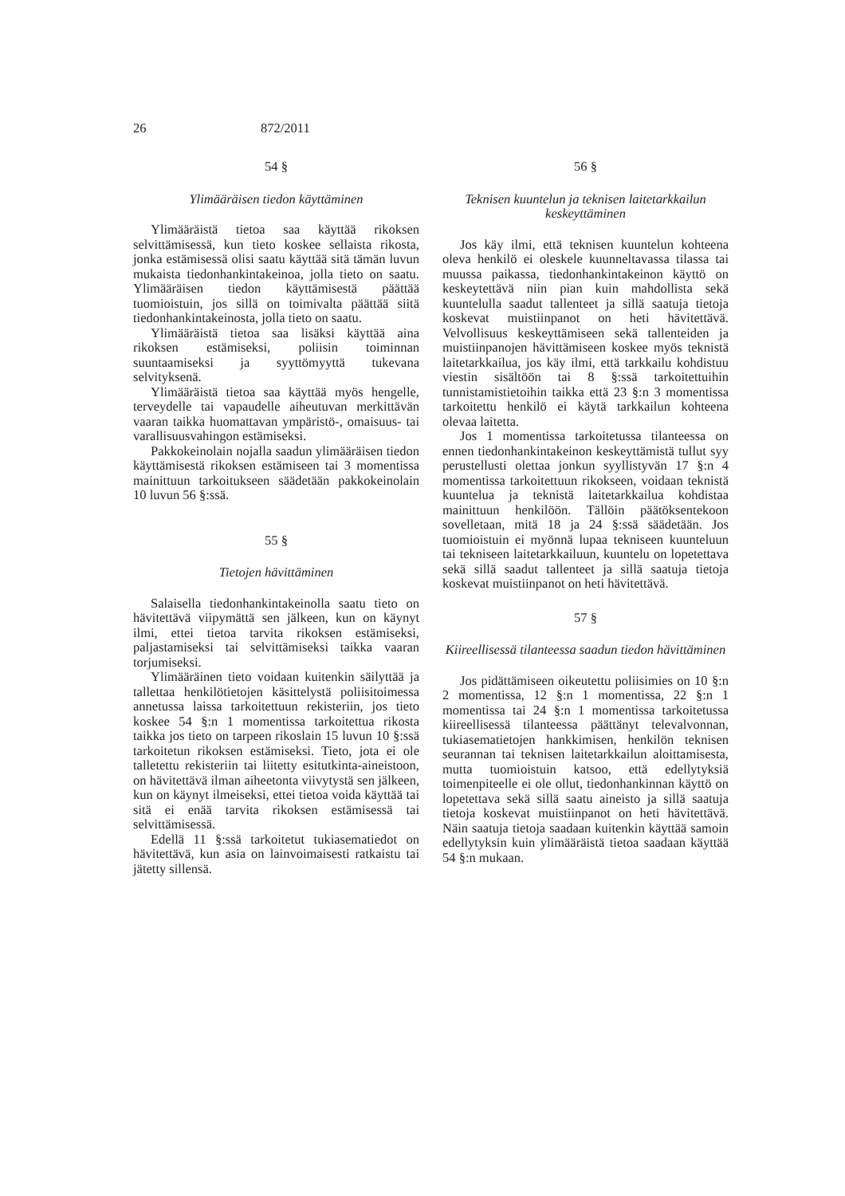26 872/2011
54 §
Ylimääräisen tiedon käyttäminen
Ylimääräistä tietoa saa käyttää rikoksen selvittämisessä, kun tieto koskee sellaista rikosta, jonka estämisessä olisi saatu käyttää sitä tämän luvun mukaista tiedonhankintakeinoa, jolla tieto on saatu. Ylimääräisen tiedon käyttämisestä päättää tuomioistuin, jos sillä on toimivalta päättää siitä tiedonhankintakeinosta, jolla tieto on saatu.
Ylimääräistä tietoa saa lisäksi käyttää aina rikoksen estämiseksi, poliisin toiminnan suuntaamiseksi ja syyttömyyttä tukevana selvityksenä.
Ylimääräistä tietoa saa käyttää myös hengelle, terveydelle tai vapaudelle aiheutuvan merkittävän vaaran taikka huomattavan ympäristö-, omaisuus- tai varallisuusvahingon estämiseksi.
Pakkokeinolain nojalla saadun ylimääräisen tiedon käyttämisestä rikoksen estämiseen tai 3 momentissa mainittuun tarkoitukseen säädetään pakkokeinolain 10 luvun 56 §:ssä.
55 §
Tietojen hävittäminen
Salaisella tiedonhankintakeinolla saatu tieto on hävitettävä viipymättä sen jälkeen, kun on käynyt ilmi, ettei tietoa tarvita rikoksen estämiseksi, paljastamiseksi tai selvittämiseksi taikka vaaran torjumiseksi.
Ylimääräinen tieto voidaan kuitenkin säilyttää ja tallettaa henkilötietojen käsittelystä poliisitoimessa annetussa laissa tarkoitettuun rekisteriin, jos tieto koskee 54 §:n 1 momentissa tarkoitettua rikosta taikka jos tieto on tarpeen rikoslain 15 luvun 10 §:ssä tarkoitetun rikoksen estämiseksi. Tieto, jota ei ole talletettu rekisteriin tai liitetty esitutkinta-aineistoon, on hävitettävä ilman aiheetonta viivytystä sen jälkeen, kun on käynyt ilmeiseksi, ettei tietoa voida käyttää tai sitä ei enää tarvita rikoksen estämisessä tai selvittämisessä.
Edellä 11 §:ssä tarkoitetut tukiasematiedot on hävitettävä, kun asia on lainvoimaisesti ratkaistu tai jätetty sillensä.
56 §
Teknisen kuuntelun ja teknisen laitetarkkailun keskeyttäminen
Jos käy ilmi, että teknisen kuuntelun kohteena oleva henkilö ei oleskele kuunneltavassa tilassa tai muussa paikassa, tiedonhankintakeinon käyttö on keskeytettävä niin pian kuin mahdollista sekä kuuntelulla saadut tallenteet ja sillä saatuja tietoja koskevat muistiinpanot on heti hävitettävä. Velvollisuus keskeyttämiseen sekä tallenteiden ja muistiinpanojen hävittämiseen koskee myös teknistä laitetarkkailua, jos käy ilmi, että tarkkailu kohdistuu viestin sisältöön tai 8 §:ssä tarkoitettuihin tunnistamistietoihin taikka että 23 §:n 3 momentissa tarkoitettu henkilö ei käytä tarkkailun kohteena olevaa laitetta.
Jos 1 momentissa tarkoitetussa tilanteessa on ennen tiedonhankintakeinon keskeyttämistä tullut syy perustellusti olettaa jonkun syyllistyvän 17 §:n 4 momentissa tarkoitettuun rikokseen, voidaan teknistä kuuntelua ja teknistä laitetarkkailua kohdistaa mainittuun henkilöön. Tällöin päätöksentekoon sovelletaan, mitä 18 ja 24 §:ssä säädetään. Jos tuomioistuin ei myönnä lupaa tekniseen kuunteluun tai tekniseen laitetarkkailuun, kuuntelu on lopetettava sekä sillä saadut tallenteet ja sillä saatuja tietoja koskevat muistiinpanot on heti hävitettävä.
57 §
Kiireellisessä tilanteessa saadun tiedon hävittäminen
Jos pidättämiseen oikeutettu poliisimies on 10 §:n 2 momentissa, 12 §:n 1 momentissa, 22 §:n 1 momentissa tai 24 §:n 1 momentissa tarkoitetussa kiireellisessä tilanteessa päättänyt televalvonnan, tukiasematietojen hankkimisen, henkilön teknisen seurannan tai teknisen laitetarkkailun aloittamisesta, mutta tuomioistuin katsoo, että edellytyksiä toimenpiteelle ei ole ollut, tiedonhankinnan käyttö on lopetettava sekä sillä saatu aineisto ja sillä saatuja tietoja koskevat muistiinpanot on heti hävitettävä. Näin saatuja tietoja saadaan kuitenkin käyttää samoin edellytyksin kuin ylimääräistä tietoa saadaan käyttää 54 §:n mukaan.